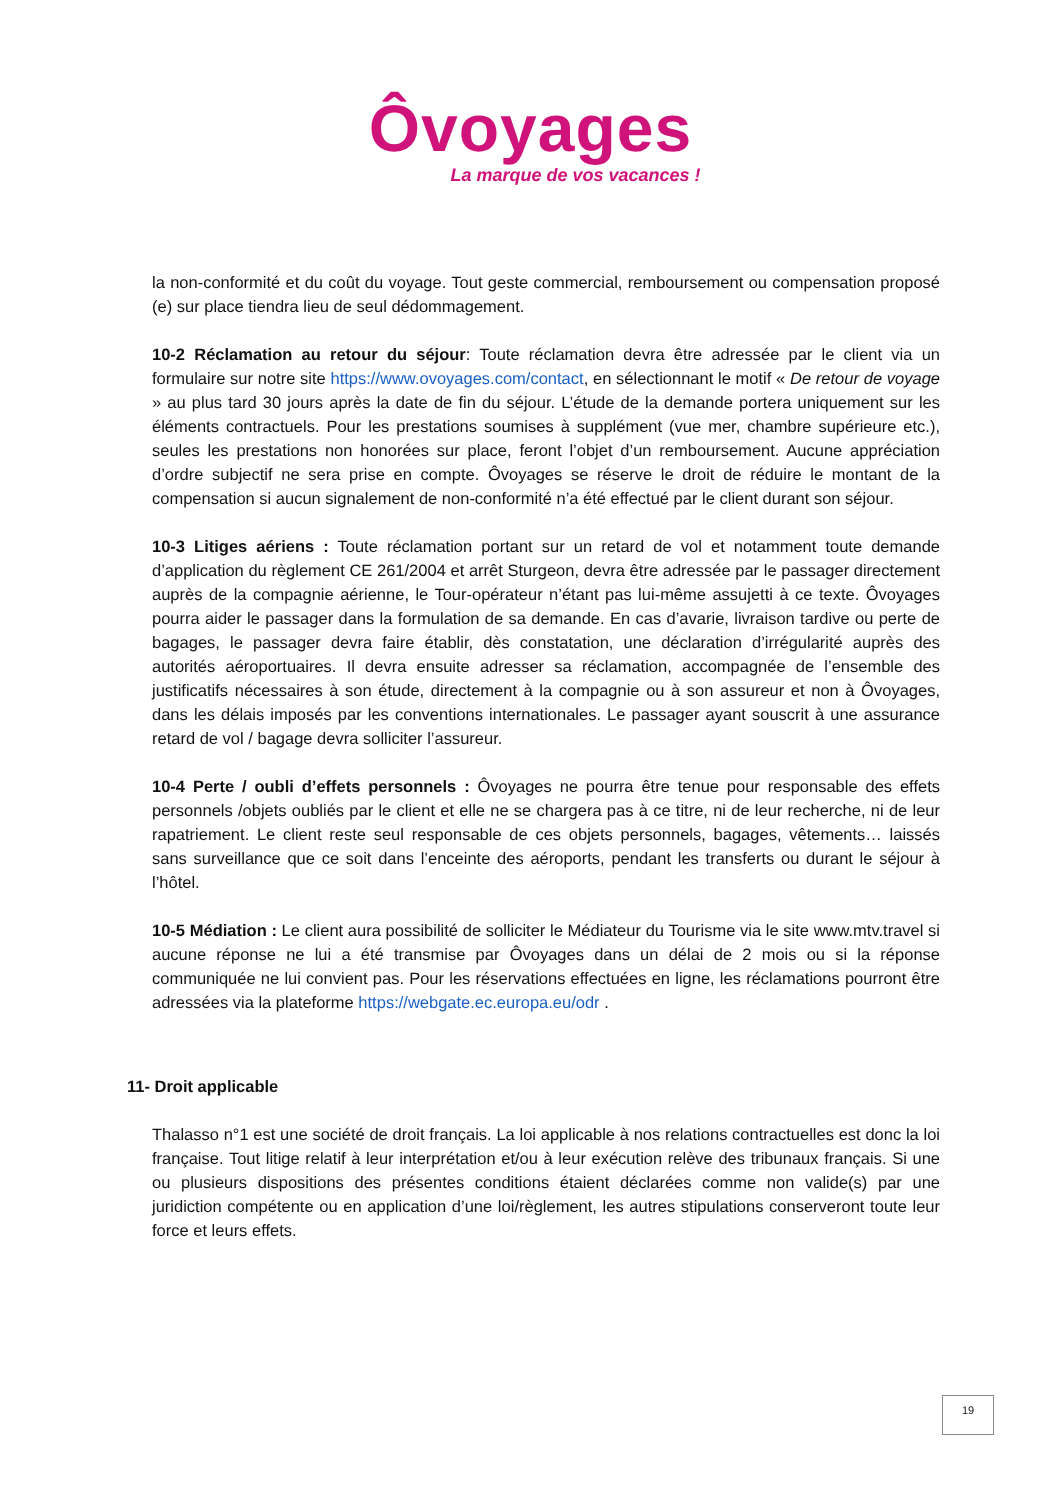Ôvoyages
La marque de vos vacances !
la non-conformité et du coût du voyage. Tout geste commercial, remboursement ou compensation proposé (e) sur place tiendra lieu de seul dédommagement.
10-2 Réclamation au retour du séjour: Toute réclamation devra être adressée par le client via un formulaire sur notre site https://www.ovoyages.com/contact, en sélectionnant le motif « De retour de voyage » au plus tard 30 jours après la date de fin du séjour. L’étude de la demande portera uniquement sur les éléments contractuels. Pour les prestations soumises à supplément (vue mer, chambre supérieure etc.), seules les prestations non honorées sur place, feront l’objet d’un remboursement. Aucune appréciation d’ordre subjectif ne sera prise en compte. Ôvoyages se réserve le droit de réduire le montant de la compensation si aucun signalement de non-conformité n’a été effectué par le client durant son séjour.
10-3 Litiges aériens : Toute réclamation portant sur un retard de vol et notamment toute demande d’application du règlement CE 261/2004 et arrêt Sturgeon, devra être adressée par le passager directement auprès de la compagnie aérienne, le Tour-opérateur n’étant pas lui-même assujetti à ce texte. Ôvoyages pourra aider le passager dans la formulation de sa demande. En cas d’avarie, livraison tardive ou perte de bagages, le passager devra faire établir, dès constatation, une déclaration d’irrégularité auprès des autorités aéroportuaires. Il devra ensuite adresser sa réclamation, accompagnée de l’ensemble des justificatifs nécessaires à son étude, directement à la compagnie ou à son assureur et non à Ôvoyages, dans les délais imposés par les conventions internationales. Le passager ayant souscrit à une assurance retard de vol / bagage devra solliciter l’assureur.
10-4 Perte / oubli d’effets personnels : Ôvoyages ne pourra être tenue pour responsable des effets personnels /objets oubliés par le client et elle ne se chargera pas à ce titre, ni de leur recherche, ni de leur rapatriement. Le client reste seul responsable de ces objets personnels, bagages, vêtements… laissés sans surveillance que ce soit dans l’enceinte des aéroports, pendant les transferts ou durant le séjour à l’hôtel.
10-5 Médiation : Le client aura possibilité de solliciter le Médiateur du Tourisme via le site www.mtv.travel si aucune réponse ne lui a été transmise par Ôvoyages dans un délai de 2 mois ou si la réponse communiquée ne lui convient pas. Pour les réservations effectuées en ligne, les réclamations pourront être adressées via la plateforme https://webgate.ec.europa.eu/odr .
11- Droit applicable
Thalasso n°1 est une société de droit français. La loi applicable à nos relations contractuelles est donc la loi française. Tout litige relatif à leur interprétation et/ou à leur exécution relève des tribunaux français. Si une ou plusieurs dispositions des présentes conditions étaient déclarées comme non valide(s) par une juridiction compétente ou en application d’une loi/règlement, les autres stipulations conserveront toute leur force et leurs effets.
19